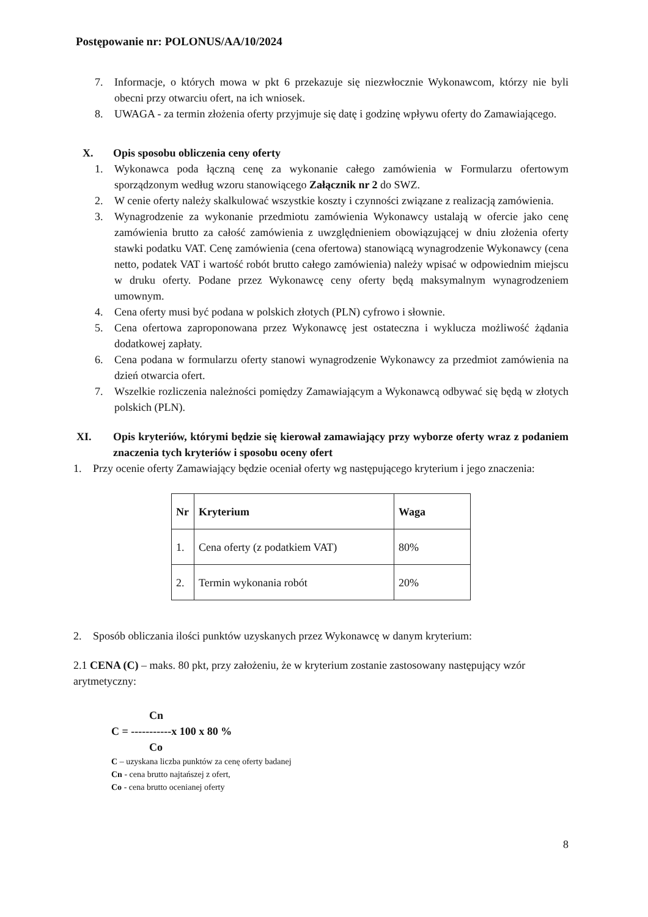Postępowanie nr: POLONUS/AA/10/2024
7. Informacje, o których mowa w pkt 6 przekazuje się niezwłocznie Wykonawcom, którzy nie byli obecni przy otwarciu ofert, na ich wniosek.
8. UWAGA - za termin złożenia oferty przyjmuje się datę i godzinę wpływu oferty do Zamawiającego.
X. Opis sposobu obliczenia ceny oferty
1. Wykonawca poda łączną cenę za wykonanie całego zamówienia w Formularzu ofertowym sporządzonym według wzoru stanowiącego Załącznik nr 2 do SWZ.
2. W cenie oferty należy skalkulować wszystkie koszty i czynności związane z realizacją zamówienia.
3. Wynagrodzenie za wykonanie przedmiotu zamówienia Wykonawcy ustalają w ofercie jako cenę zamówienia brutto za całość zamówienia z uwzględnieniem obowiązującej w dniu złożenia oferty stawki podatku VAT. Cenę zamówienia (cena ofertowa) stanowiącą wynagrodzenie Wykonawcy (cena netto, podatek VAT i wartość robót brutto całego zamówienia) należy wpisać w odpowiednim miejscu w druku oferty. Podane przez Wykonawcę ceny oferty będą maksymalnym wynagrodzeniem umownym.
4. Cena oferty musi być podana w polskich złotych (PLN) cyfrowo i słownie.
5. Cena ofertowa zaproponowana przez Wykonawcę jest ostateczna i wyklucza możliwość żądania dodatkowej zapłaty.
6. Cena podana w formularzu oferty stanowi wynagrodzenie Wykonawcy za przedmiot zamówienia na dzień otwarcia ofert.
7. Wszelkie rozliczenia należności pomiędzy Zamawiającym a Wykonawcą odbywać się będą w złotych polskich (PLN).
XI. Opis kryteriów, którymi będzie się kierował zamawiający przy wyborze oferty wraz z podaniem znaczenia tych kryteriów i sposobu oceny ofert
1. Przy ocenie oferty Zamawiający będzie oceniał oferty wg następującego kryterium i jego znaczenia:
| Nr | Kryterium | Waga |
| --- | --- | --- |
| 1. | Cena oferty (z podatkiem VAT) | 80% |
| 2. | Termin wykonania robót | 20% |
2. Sposób obliczania ilości punktów uzyskanych przez Wykonawcę w danym kryterium:
2.1 CENA (C) – maks. 80 pkt, przy założeniu, że w kryterium zostanie zastosowany następujący wzór arytmetyczny:
Cn
C = -----------x 100 x 80 %
Co
C – uzyskana liczba punktów za cenę oferty badanej
Cn - cena brutto najtańszej z ofert,
Co - cena brutto ocenianej oferty
8